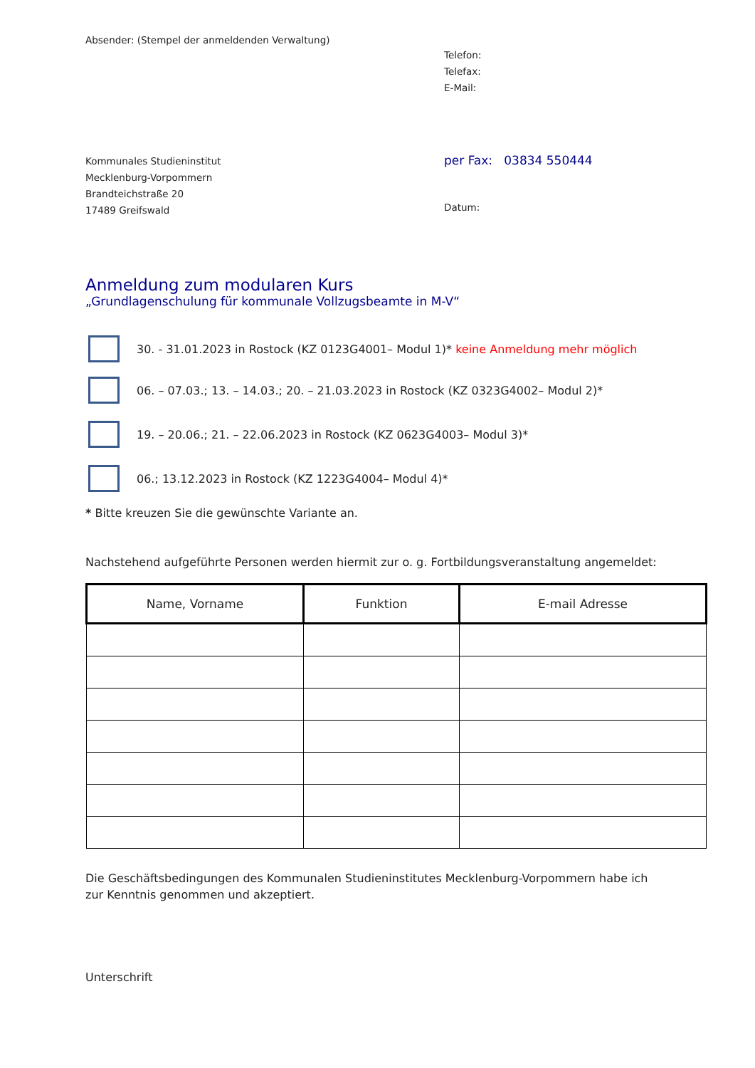Absender: (Stempel der anmeldenden Verwaltung)
Telefon:
Telefax:
E-Mail:
Kommunales Studieninstitut
Mecklenburg-Vorpommern
Brandteichstraße 20
17489 Greifswald
per Fax: 03834 550444
Datum:
Anmeldung zum modularen Kurs
„Grundlagenschulung für kommunale Vollzugsbeamte in M-V“
30. - 31.01.2023 in Rostock (KZ 0123G4001– Modul 1)* keine Anmeldung mehr möglich
06. – 07.03.; 13. – 14.03.; 20. – 21.03.2023 in Rostock (KZ 0323G4002– Modul 2)*
19. – 20.06.; 21. – 22.06.2023 in Rostock (KZ 0623G4003– Modul 3)*
06.; 13.12.2023 in Rostock (KZ 1223G4004– Modul 4)*
* Bitte kreuzen Sie die gewünschte Variante an.
Nachstehend aufgeführte Personen werden hiermit zur o. g. Fortbildungsveranstaltung angemeldet:
| Name, Vorname | Funktion | E-mail Adresse |
| --- | --- | --- |
Die Geschäftsbedingungen des Kommunalen Studieninstitutes Mecklenburg-Vorpommern habe ich
zur Kenntnis genommen und akzeptiert.
Unterschrift